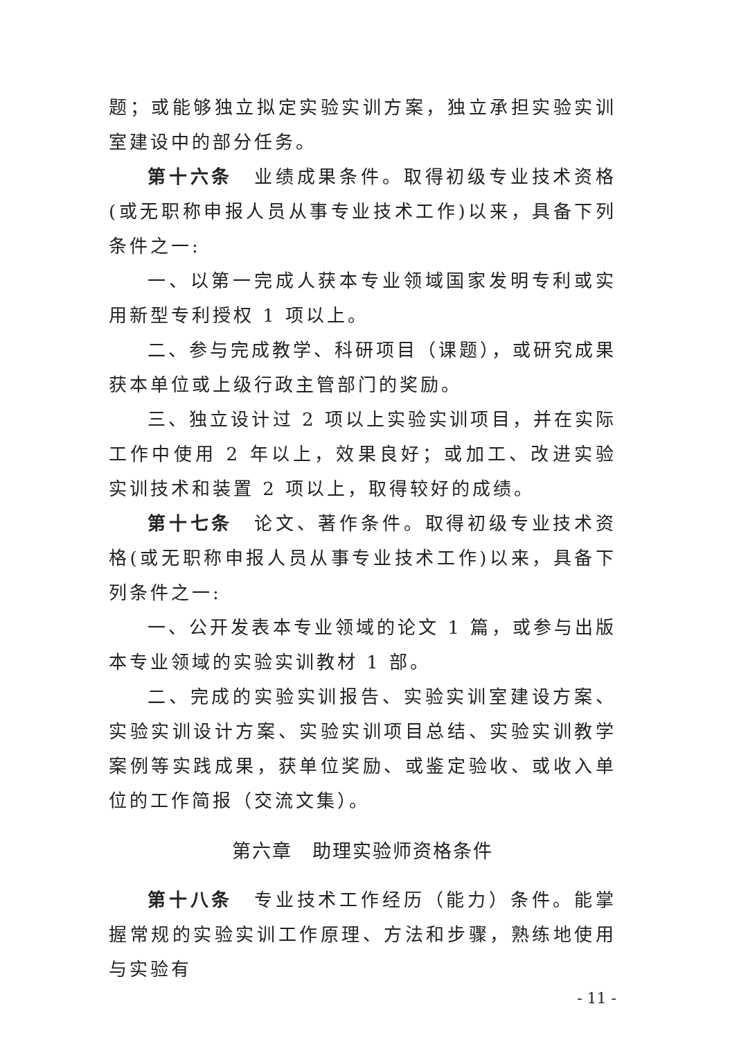题；或能够独立拟定实验实训方案，独立承担实验实训室建设中的部分任务。
第十六条　业绩成果条件。取得初级专业技术资格(或无职称申报人员从事专业技术工作)以来，具备下列条件之一:
一、以第一完成人获本专业领域国家发明专利或实用新型专利授权 1 项以上。
二、参与完成教学、科研项目（课题），或研究成果获本单位或上级行政主管部门的奖励。
三、独立设计过 2 项以上实验实训项目，并在实际工作中使用 2 年以上，效果良好；或加工、改进实验实训技术和装置 2 项以上，取得较好的成绩。
第十七条　论文、著作条件。取得初级专业技术资格(或无职称申报人员从事专业技术工作)以来，具备下列条件之一:
一、公开发表本专业领域的论文 1 篇，或参与出版本专业领域的实验实训教材 1 部。
二、完成的实验实训报告、实验实训室建设方案、实验实训设计方案、实验实训项目总结、实验实训教学案例等实践成果，获单位奖励、或鉴定验收、或收入单位的工作简报（交流文集）。
第六章　助理实验师资格条件
第十八条　专业技术工作经历（能力）条件。能掌握常规的实验实训工作原理、方法和步骤，熟练地使用与实验有
- 11 -